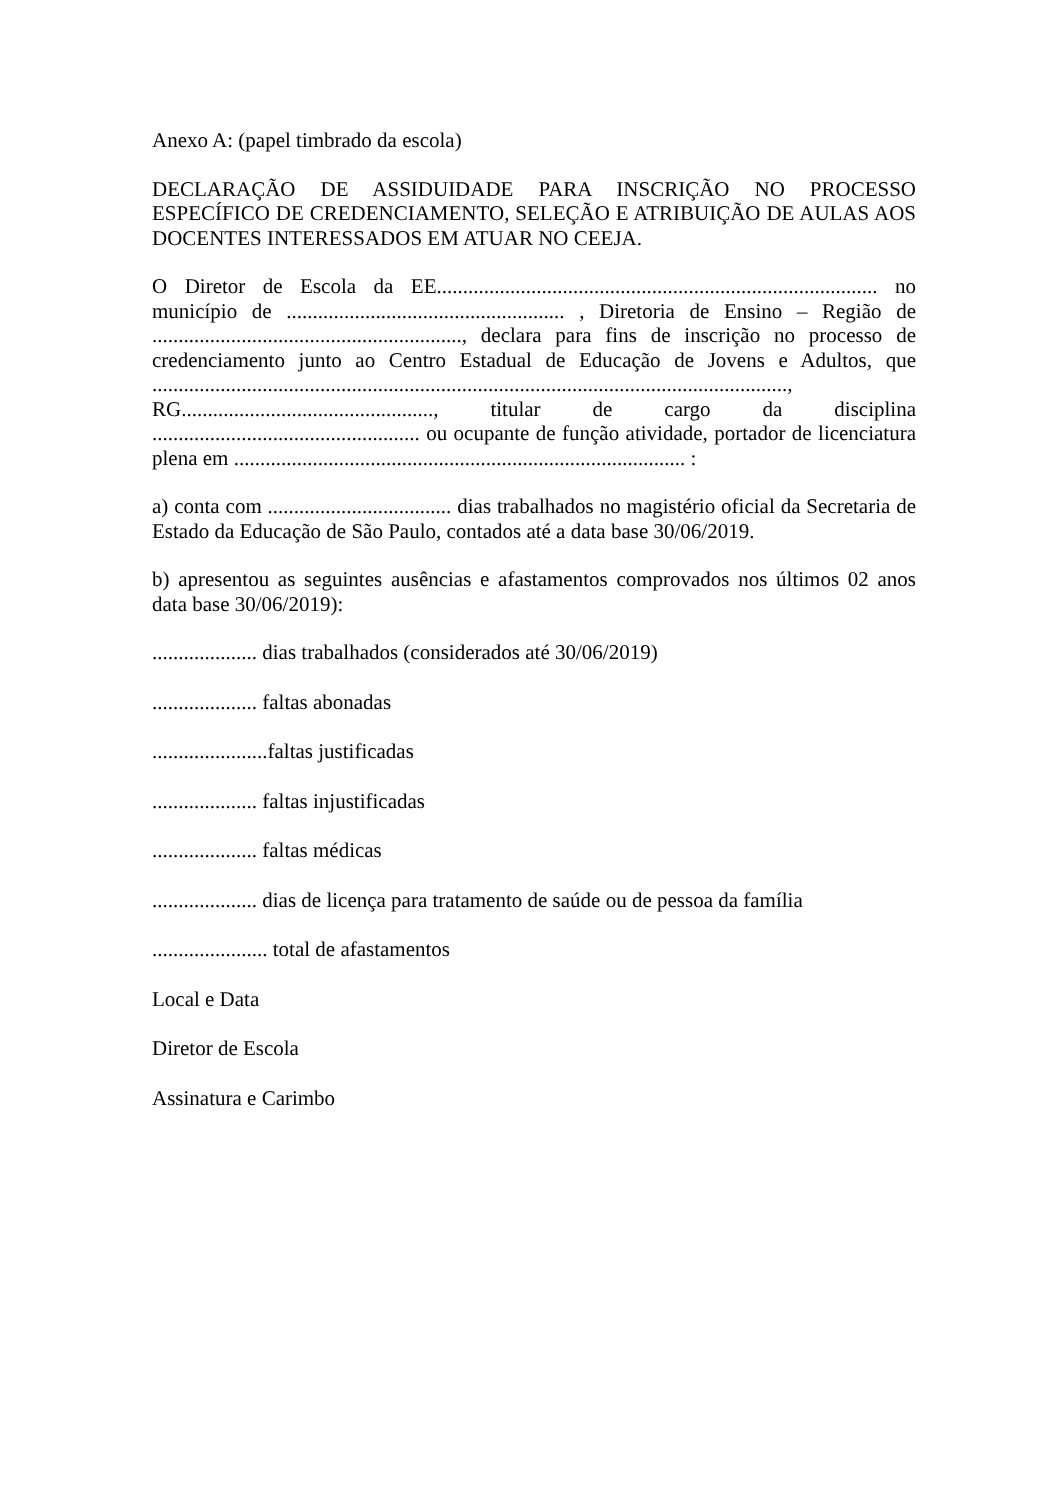Anexo A: (papel timbrado da escola)
DECLARAÇÃO DE ASSIDUIDADE PARA INSCRIÇÃO NO PROCESSO ESPECÍFICO DE CREDENCIAMENTO, SELEÇÃO E ATRIBUIÇÃO DE AULAS AOS DOCENTES INTERESSADOS EM ATUAR NO CEEJA.
O Diretor de Escola da EE.................................................................................... no município de ..................................................... , Diretoria de Ensino – Região de ..........................................................., declara para fins de inscrição no processo de credenciamento junto ao Centro Estadual de Educação de Jovens e Adultos, que ........................................................................................................................., RG................................................, titular de cargo da disciplina ................................................... ou ocupante de função atividade, portador de licenciatura plena em ...................................................................................... :
a) conta com ................................... dias trabalhados no magistério oficial da Secretaria de Estado da Educação de São Paulo, contados até a data base 30/06/2019.
b) apresentou as seguintes ausências e afastamentos comprovados nos últimos 02 anos data base 30/06/2019):
.................... dias trabalhados (considerados até 30/06/2019)
.................... faltas abonadas
......................faltas justificadas
.................... faltas injustificadas
.................... faltas médicas
.................... dias de licença para tratamento de saúde ou de pessoa da família
...................... total de afastamentos
Local e Data
Diretor de Escola
Assinatura e Carimbo